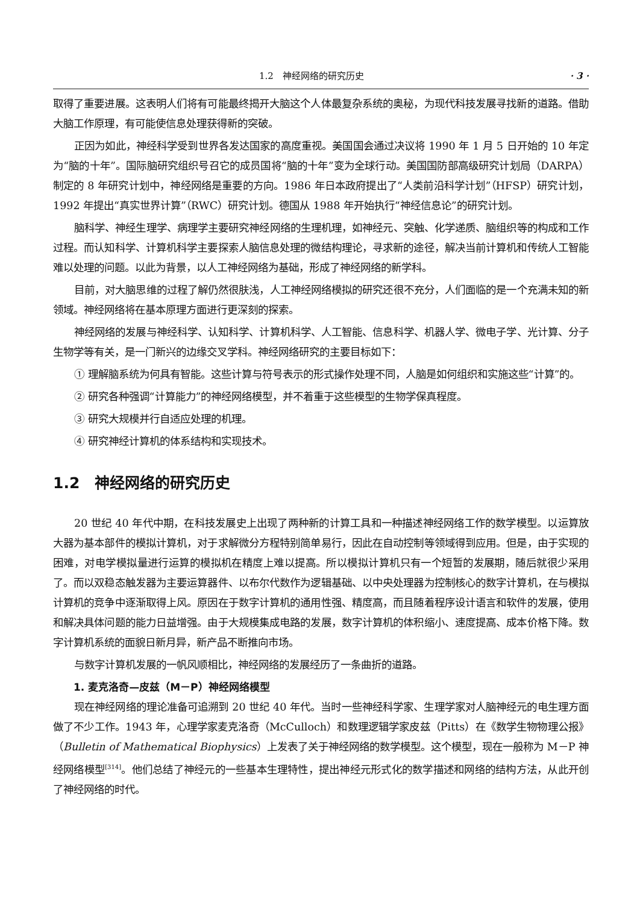1.2　神经网络的研究历史 · 3 ·
取得了重要进展。这表明人们将有可能最终揭开大脑这个人体最复杂系统的奥秘，为现代科技发展寻找新的道路。借助大脑工作原理，有可能使信息处理获得新的突破。
正因为如此，神经科学受到世界各发达国家的高度重视。美国国会通过决议将 1990 年 1 月 5 日开始的 10 年定为“脑的十年”。国际脑研究组织号召它的成员国将“脑的十年”变为全球行动。美国国防部高级研究计划局（DARPA）制定的 8 年研究计划中，神经网络是重要的方向。1986 年日本政府提出了“人类前沿科学计划”（HFSP）研究计划，1992 年提出“真实世界计算”（RWC）研究计划。德国从 1988 年开始执行“神经信息论”的研究计划。
脑科学、神经生理学、病理学主要研究神经网络的生理机理，如神经元、突触、化学递质、脑组织等的构成和工作过程。而认知科学、计算机科学主要探索人脑信息处理的微结构理论，寻求新的途径，解决当前计算机和传统人工智能难以处理的问题。以此为背景，以人工神经网络为基础，形成了神经网络的新学科。
目前，对大脑思维的过程了解仍然很肤浅，人工神经网络模拟的研究还很不充分，人们面临的是一个充满未知的新领域。神经网络将在基本原理方面进行更深刻的探索。
神经网络的发展与神经科学、认知科学、计算机科学、人工智能、信息科学、机器人学、微电子学、光计算、分子生物学等有关，是一门新兴的边缘交叉学科。神经网络研究的主要目标如下：
① 理解脑系统为何具有智能。这些计算与符号表示的形式操作处理不同，人脑是如何组织和实施这些“计算”的。
② 研究各种强调“计算能力”的神经网络模型，并不着重于这些模型的生物学保真程度。
③ 研究大规模并行自适应处理的机理。
④ 研究神经计算机的体系结构和实现技术。
1.2　神经网络的研究历史
20 世纪 40 年代中期，在科技发展史上出现了两种新的计算工具和一种描述神经网络工作的数学模型。以运算放大器为基本部件的模拟计算机，对于求解微分方程特别简单易行，因此在自动控制等领域得到应用。但是，由于实现的困难，对电学模拟量进行运算的模拟机在精度上难以提高。所以模拟计算机只有一个短暂的发展期，随后就很少采用了。而以双稳态触发器为主要运算器件、以布尔代数作为逻辑基础、以中央处理器为控制核心的数字计算机，在与模拟计算机的竞争中逐渐取得上风。原因在于数字计算机的通用性强、精度高，而且随着程序设计语言和软件的发展，使用和解决具体问题的能力日益增强。由于大规模集成电路的发展，数字计算机的体积缩小、速度提高、成本价格下降。数字计算机系统的面貌日新月异，新产品不断推向市场。
与数字计算机发展的一帆风顺相比，神经网络的发展经历了一条曲折的道路。
1. 麦克洛奇—皮兹（M－P）神经网络模型
现在神经网络的理论准备可追溯到 20 世纪 40 年代。当时一些神经科学家、生理学家对人脑神经元的电生理方面做了不少工作。1943 年，心理学家麦克洛奇（McCulloch）和数理逻辑学家皮兹（Pitts）在《数学生物物理公报》（Bulletin of Mathematical Biophysics）上发表了关于神经网络的数学模型。这个模型，现在一般称为 M－P 神经网络模型<sup>[314]</sup>。他们总结了神经元的一些基本生理特性，提出神经元形式化的数学描述和网络的结构方法，从此开创了神经网络的时代。